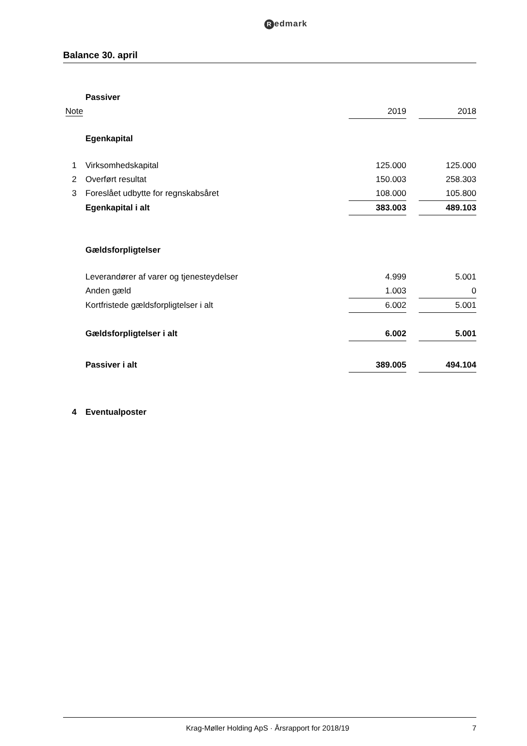Redmark
Balance 30. april
| | Passiver | | | |
| Note | | 2019 | | 2018 |
| | Egenkapital | | | |
| 1 | Virksomhedskapital | 125.000 | | 125.000 |
| 2 | Overført resultat | 150.003 | | 258.303 |
| 3 | Foreslået udbytte for regnskabsåret | 108.000 | | 105.800 |
| | Egenkapital i alt | 383.003 | | 489.103 |
| | Gældsforpligtelser | | | |
| | Leverandører af varer og tjenesteydelser | 4.999 | | 5.001 |
| | Anden gæld | 1.003 | | 0 |
| | Kortfristede gældsforpligtelser i alt | 6.002 | | 5.001 |
| | Gældsforpligtelser i alt | 6.002 | | 5.001 |
| | Passiver i alt | 389.005 | | 494.104 |
| 4 | Eventualposter | | | |
Krag-Møller Holding ApS · Årsrapport for 2018/19
7